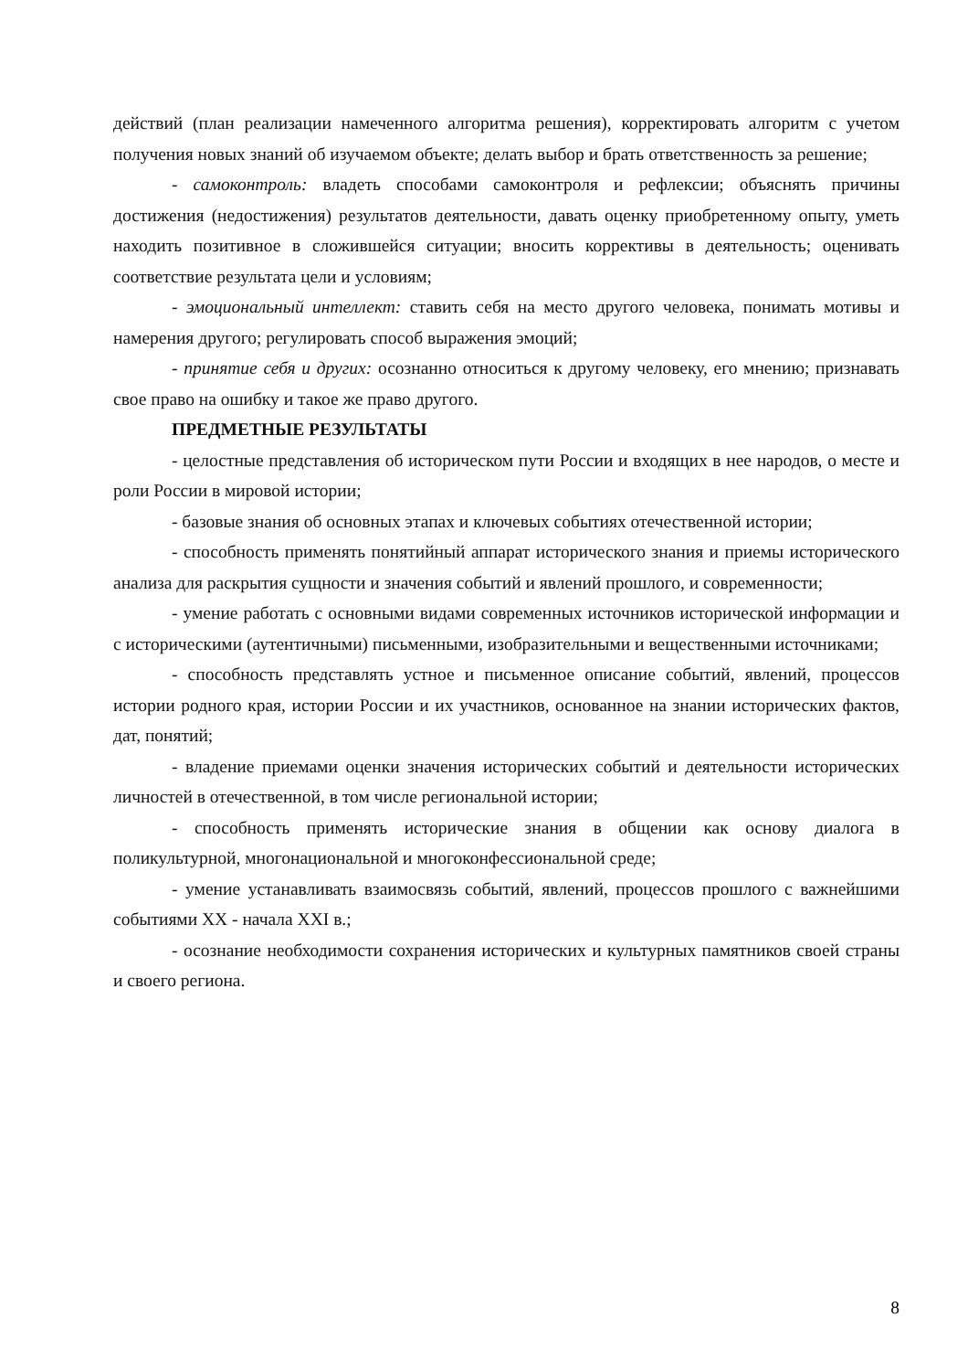действий (план реализации намеченного алгоритма решения), корректировать алгоритм с учетом получения новых знаний об изучаемом объекте; делать выбор и брать ответственность за решение;
- самоконтроль: владеть способами самоконтроля и рефлексии; объяснять причины достижения (недостижения) результатов деятельности, давать оценку приобретенному опыту, уметь находить позитивное в сложившейся ситуации; вносить коррективы в деятельность; оценивать соответствие результата цели и условиям;
- эмоциональный интеллект: ставить себя на место другого человека, понимать мотивы и намерения другого; регулировать способ выражения эмоций;
- принятие себя и других: осознанно относиться к другому человеку, его мнению; признавать свое право на ошибку и такое же право другого.
ПРЕДМЕТНЫЕ РЕЗУЛЬТАТЫ
- целостные представления об историческом пути России и входящих в нее народов, о месте и роли России в мировой истории;
- базовые знания об основных этапах и ключевых событиях отечественной истории;
- способность применять понятийный аппарат исторического знания и приемы исторического анализа для раскрытия сущности и значения событий и явлений прошлого, и современности;
- умение работать с основными видами современных источников исторической информации и с историческими (аутентичными) письменными, изобразительными и вещественными источниками;
- способность представлять устное и письменное описание событий, явлений, процессов истории родного края, истории России и их участников, основанное на знании исторических фактов, дат, понятий;
- владение приемами оценки значения исторических событий и деятельности исторических личностей в отечественной, в том числе региональной истории;
- способность применять исторические знания в общении как основу диалога в поликультурной, многонациональной и многоконфессиональной среде;
- умение устанавливать взаимосвязь событий, явлений, процессов прошлого с важнейшими событиями XX - начала XXI в.;
- осознание необходимости сохранения исторических и культурных памятников своей страны и своего региона.
8